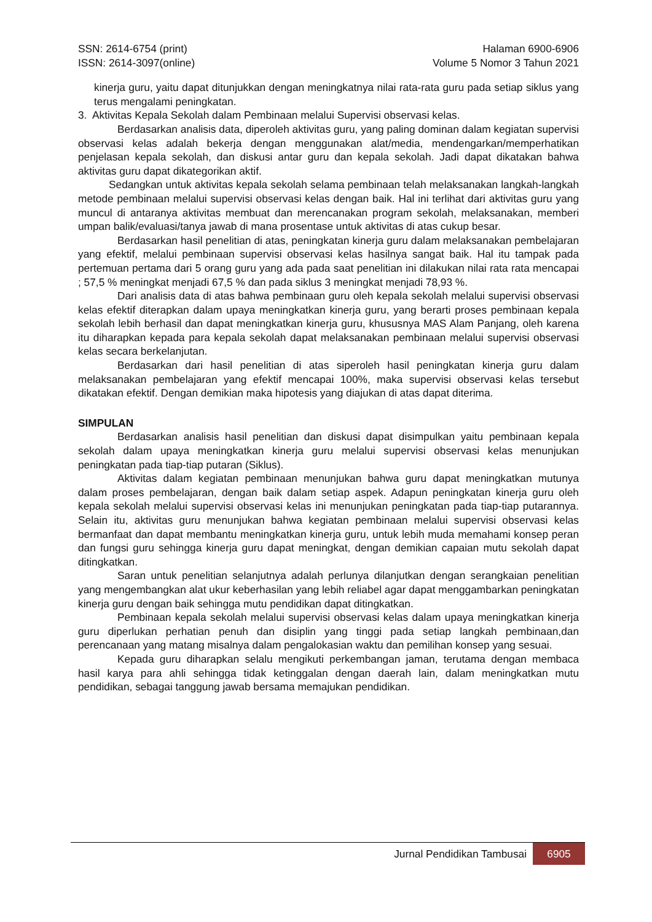SSN: 2614-6754 (print)
ISSN: 2614-3097(online)
Halaman 6900-6906
Volume 5 Nomor 3 Tahun 2021
kinerja guru, yaitu dapat ditunjukkan dengan meningkatnya nilai rata-rata guru pada setiap siklus yang terus mengalami peningkatan.
3. Aktivitas Kepala Sekolah dalam Pembinaan melalui Supervisi observasi kelas.
Berdasarkan analisis data, diperoleh aktivitas guru, yang paling dominan dalam kegiatan supervisi observasi kelas adalah bekerja dengan menggunakan alat/media, mendengarkan/memperhatikan penjelasan kepala sekolah, dan diskusi antar guru dan kepala sekolah. Jadi dapat dikatakan bahwa aktivitas guru dapat dikategorikan aktif.
Sedangkan untuk aktivitas kepala sekolah selama pembinaan telah melaksanakan langkah-langkah metode pembinaan melalui supervisi observasi kelas dengan baik. Hal ini terlihat dari aktivitas guru yang muncul di antaranya aktivitas membuat dan merencanakan program sekolah, melaksanakan, memberi umpan balik/evaluasi/tanya jawab di mana prosentase untuk aktivitas di atas cukup besar.
Berdasarkan hasil penelitian di atas, peningkatan kinerja guru dalam melaksanakan pembelajaran yang efektif, melalui pembinaan supervisi observasi kelas hasilnya sangat baik. Hal itu tampak pada pertemuan pertama dari 5 orang guru yang ada pada saat penelitian ini dilakukan nilai rata rata mencapai ; 57,5 % meningkat menjadi 67,5 % dan pada siklus 3 meningkat menjadi 78,93 %.
Dari analisis data di atas bahwa pembinaan guru oleh kepala sekolah melalui supervisi observasi kelas efektif diterapkan dalam upaya meningkatkan kinerja guru, yang berarti proses pembinaan kepala sekolah lebih berhasil dan dapat meningkatkan kinerja guru, khususnya MAS Alam Panjang, oleh karena itu diharapkan kepada para kepala sekolah dapat melaksanakan pembinaan melalui supervisi observasi kelas secara berkelanjutan.
Berdasarkan dari hasil penelitian di atas siperoleh hasil peningkatan kinerja guru dalam melaksanakan pembelajaran yang efektif mencapai 100%, maka supervisi observasi kelas tersebut dikatakan efektif. Dengan demikian maka hipotesis yang diajukan di atas dapat diterima.
SIMPULAN
Berdasarkan analisis hasil penelitian dan diskusi dapat disimpulkan yaitu pembinaan kepala sekolah dalam upaya meningkatkan kinerja guru melalui supervisi observasi kelas menunjukan peningkatan pada tiap-tiap putaran (Siklus).
Aktivitas dalam kegiatan pembinaan menunjukan bahwa guru dapat meningkatkan mutunya dalam proses pembelajaran, dengan baik dalam setiap aspek. Adapun peningkatan kinerja guru oleh kepala sekolah melalui supervisi observasi kelas ini menunjukan peningkatan pada tiap-tiap putarannya. Selain itu, aktivitas guru menunjukan bahwa kegiatan pembinaan melalui supervisi observasi kelas bermanfaat dan dapat membantu meningkatkan kinerja guru, untuk lebih muda memahami konsep peran dan fungsi guru sehingga kinerja guru dapat meningkat, dengan demikian capaian mutu sekolah dapat ditingkatkan.
Saran untuk penelitian selanjutnya adalah perlunya dilanjutkan dengan serangkaian penelitian yang mengembangkan alat ukur keberhasilan yang lebih reliabel agar dapat menggambarkan peningkatan kinerja guru dengan baik sehingga mutu pendidikan dapat ditingkatkan.
Pembinaan kepala sekolah melalui supervisi observasi kelas dalam upaya meningkatkan kinerja guru diperlukan perhatian penuh dan disiplin yang tinggi pada setiap langkah pembinaan,dan perencanaan yang matang misalnya dalam pengalokasian waktu dan pemilihan konsep yang sesuai.
Kepada guru diharapkan selalu mengikuti perkembangan jaman, terutama dengan membaca hasil karya para ahli sehingga tidak ketinggalan dengan daerah lain, dalam meningkatkan mutu pendidikan, sebagai tanggung jawab bersama memajukan pendidikan.
Jurnal Pendidikan Tambusai
6905